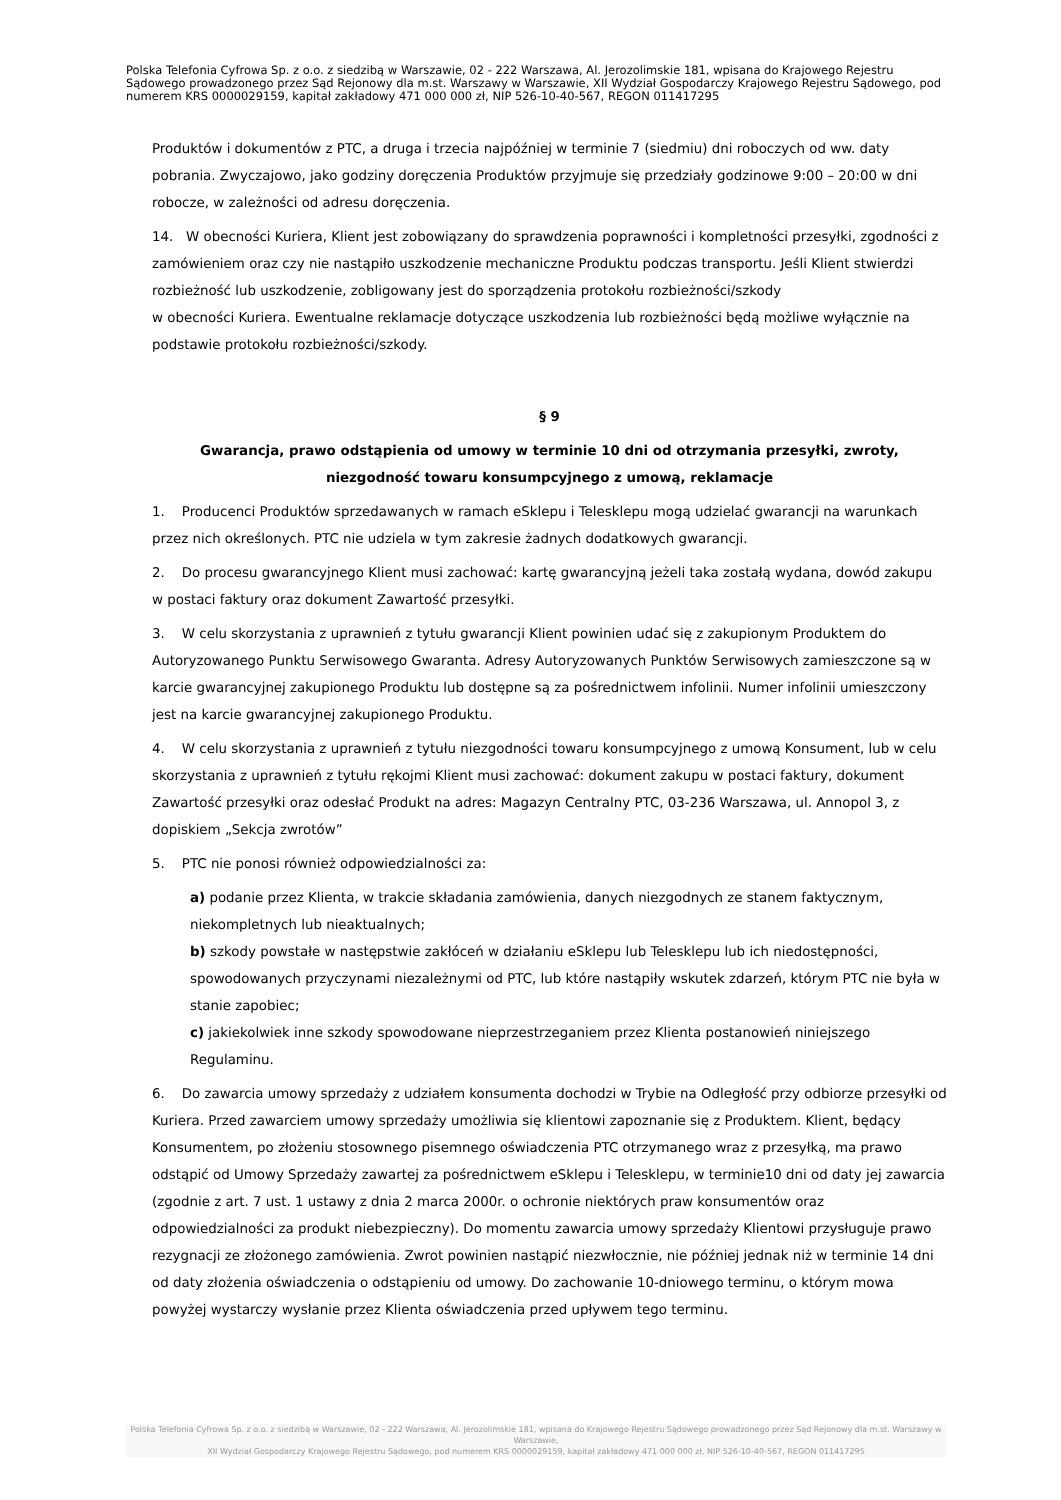Polska Telefonia Cyfrowa Sp. z o.o. z siedzibą w Warszawie, 02 - 222 Warszawa, Al. Jerozolimskie 181, wpisana do Krajowego Rejestru Sądowego prowadzonego przez Sąd Rejonowy dla m.st. Warszawy w Warszawie, XII Wydział Gospodarczy Krajowego Rejestru Sądowego, pod numerem KRS 0000029159, kapitał zakładowy 471 000 000 zł, NIP 526-10-40-567, REGON 011417295
Produktów i dokumentów z PTC, a druga i trzecia najpóźniej w terminie 7 (siedmiu) dni roboczych od ww. daty pobrania. Zwyczajowo, jako godziny doręczenia Produktów przyjmuje się przedziały godzinowe 9:00 – 20:00 w dni robocze, w zależności od adresu doręczenia.
14. W obecności Kuriera, Klient jest zobowiązany do sprawdzenia poprawności i kompletności przesyłki, zgodności z zamówieniem oraz czy nie nastąpiło uszkodzenie mechaniczne Produktu podczas transportu. Jeśli Klient stwierdzi rozbieżność lub uszkodzenie, zobligowany jest do sporządzenia protokołu rozbieżności/szkody
w obecności Kuriera. Ewentualne reklamacje dotyczące uszkodzenia lub rozbieżności będą możliwe wyłącznie na podstawie protokołu rozbieżności/szkody.
§ 9
Gwarancja, prawo odstąpienia od umowy w terminie 10 dni od otrzymania przesyłki, zwroty, niezgodność towaru konsumpcyjnego z umową, reklamacje
1. Producenci Produktów sprzedawanych w ramach eSklepu i Telesklepu mogą udzielać gwarancji na warunkach przez nich określonych. PTC nie udziela w tym zakresie żadnych dodatkowych gwarancji.
2. Do procesu gwarancyjnego Klient musi zachować: kartę gwarancyjną jeżeli taka zostałą wydana, dowód zakupu w postaci faktury oraz dokument Zawartość przesyłki.
3. W celu skorzystania z uprawnień z tytułu gwarancji Klient powinien udać się z zakupionym Produktem do Autoryzowanego Punktu Serwisowego Gwaranta. Adresy Autoryzowanych Punktów Serwisowych zamieszczone są w karcie gwarancyjnej zakupionego Produktu lub dostępne są za pośrednictwem infolinii. Numer infolinii umieszczony jest na karcie gwarancyjnej zakupionego Produktu.
4. W celu skorzystania z uprawnień z tytułu niezgodności towaru konsumpcyjnego z umową Konsument, lub w celu skorzystania z uprawnień z tytułu rękojmi Klient musi zachować: dokument zakupu w postaci faktury, dokument Zawartość przesyłki oraz odesłać Produkt na adres: Magazyn Centralny PTC, 03-236 Warszawa, ul. Annopol 3, z dopiskiem „Sekcja zwrotów”
5. PTC nie ponosi również odpowiedzialności za:
a) podanie przez Klienta, w trakcie składania zamówienia, danych niezgodnych ze stanem faktycznym, niekompletnych lub nieaktualnych;
b) szkody powstałe w następstwie zakłóceń w działaniu eSklepu lub Telesklepu lub ich niedostępności, spowodowanych przyczynami niezależnymi od PTC, lub które nastąpiły wskutek zdarzeń, którym PTC nie była w stanie zapobiec;
c) jakiekolwiek inne szkody spowodowane nieprzestrzeganiem przez Klienta postanowień niniejszego Regulaminu.
6. Do zawarcia umowy sprzedaży z udziałem konsumenta dochodzi w Trybie na Odległość przy odbiorze przesyłki od Kuriera. Przed zawarciem umowy sprzedaży umożliwia się klientowi zapoznanie się z Produktem. Klient, będący Konsumentem, po złożeniu stosownego pisemnego oświadczenia PTC otrzymanego wraz z przesyłką, ma prawo odstąpić od Umowy Sprzedaży zawartej za pośrednictwem eSklepu i Telesklepu, w terminie10 dni od daty jej zawarcia (zgodnie z art. 7 ust. 1 ustawy z dnia 2 marca 2000r. o ochronie niektórych praw konsumentów oraz odpowiedzialności za produkt niebezpieczny). Do momentu zawarcia umowy sprzedaży Klientowi przysługuje prawo rezygnacji ze złożonego zamówienia. Zwrot powinien nastąpić niezwłocznie, nie później jednak niż w terminie 14 dni od daty złożenia oświadczenia o odstąpieniu od umowy. Do zachowanie 10-dniowego terminu, o którym mowa powyżej wystarczy wysłanie przez Klienta oświadczenia przed upływem tego terminu.
Polska Telefonia Cyfrowa Sp. z o.o. z siedzibą w Warszawie, 02 - 222 Warszawa, Al. Jerozolimskie 181, wpisana do Krajowego Rejestru Sądowego prowadzonego przez Sąd Rejonowy dla m.st. Warszawy w Warszawie,
XII Wydział Gospodarczy Krajowego Rejestru Sądowego, pod numerem KRS 0000029159, kapitał zakładowy 471 000 000 zł, NIP 526-10-40-567, REGON 011417295